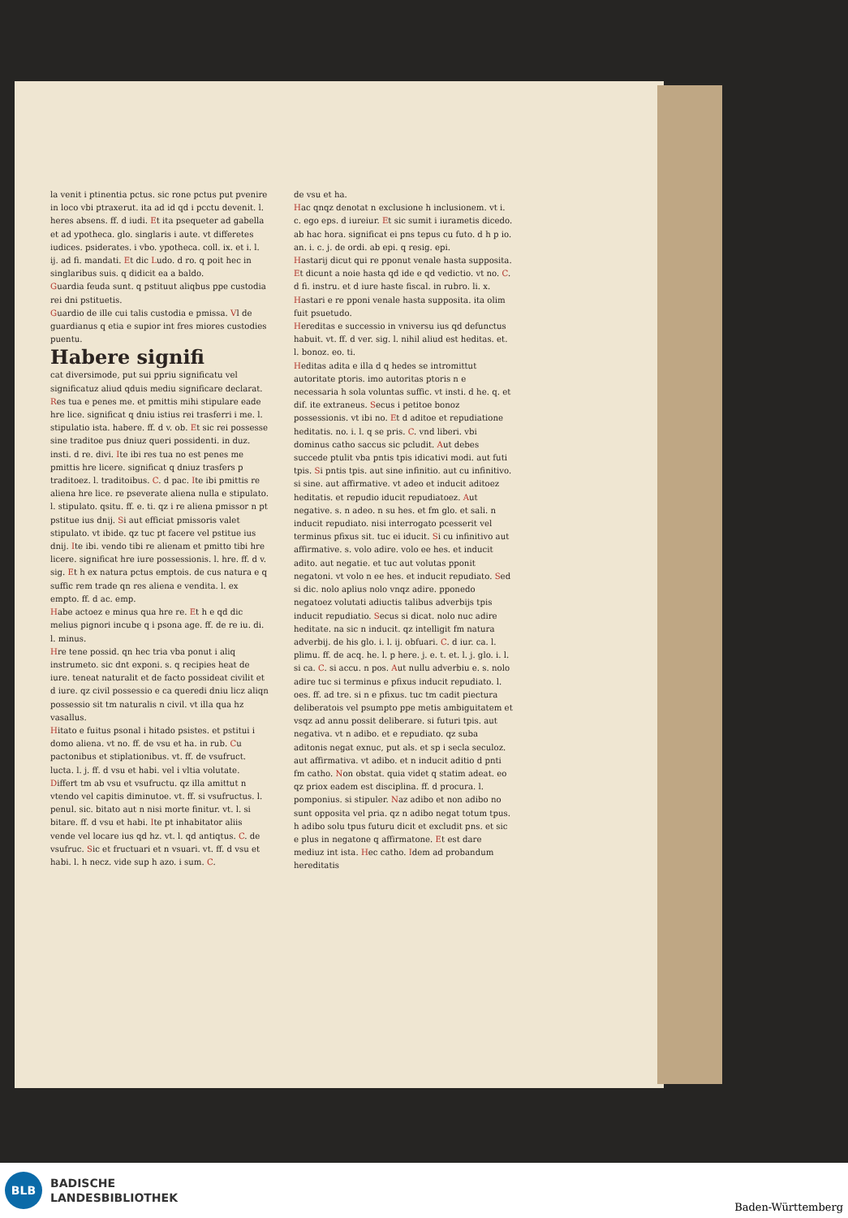la venit i ptinentia pctus. sic rone pctus put pvenire in loco vbi ptraxerut. ita ad id qd i pcctu devenit. l. heres absens. ff. d iudi. Et ita psequeter ad gabella et ad ypotheca. glo. singlaris i aute. vt differetes iudices. psiderates. i vbo. ypotheca. coll. ix. et i. l. ij. ad fi. mandati. Et dic Ludo. d ro. q poit hec in singlaribus suis. q didicit ea a baldo.
Guardia feuda sunt. q pstituut aliqbus ppe custodia rei dni pstituetis.
Guardio de ille cui talis custodia e pmissa. Vl de guardianus q etia e supior int fres miores custodies puentu.
Habere signifi
cat diversimode, put sui ppriu significatu vel significatuz aliud qduis mediu significare declarat. Res tua e penes me. et pmittis mihi stipulare eade hre lice. significat q dniu istius rei trasferri i me. l. stipulatio ista. habere. ff. d v. ob. Et sic rei possesse sine traditoe pus dniuz queri possidenti. in duz. insti. d re. divi. Ite ibi res tua no est penes me pmittis hre licere. significat q dniuz trasfers p traditoez. l. traditoibus. C. d pac. Ite ibi pmittis re aliena hre lice. re pseverate aliena nulla e stipulato. l. stipulato. qsitu. ff. e. ti. qz i re aliena pmissor n pt pstitue ius dnij. Si aut efficiat pmissoris valet stipulato. vt ibide. qz tuc pt facere vel pstitue ius dnij. Ite ibi. vendo tibi re alienam et pmitto tibi hre licere. significat hre iure possessionis. l. hre. ff. d v. sig. Et h ex natura pctus emptois. de cus natura e q suffic rem trade qn res aliena e vendita. l. ex empto. ff. d ac. emp.
Habe actoez e minus qua hre re. Et h e qd dic melius pignori incube q i psona age. ff. de re iu. di. l. minus.
Hre tene possid. qn hec tria vba ponut i aliq instrumeto. sic dnt exponi. s. q recipies heat de iure. teneat naturalit et de facto possideat civilit et d iure. qz civil possessio e ca queredi dniu licz aliqn possessio sit tm naturalis n civil. vt illa qua hz vasallus.
Hitato e fuitus psonal i hitado psistes. et pstitui i domo aliena. vt no. ff. de vsu et ha. in rub. Cu pactonibus et stiplationibus. vt. ff. de vsufruct. lucta. l. j. ff. d vsu et habi. vel i vltia volutate. Differt tm ab vsu et vsufructu. qz illa amittut n vtendo vel capitis diminutoe. vt. ff. si vsufructus. l. penul. sic. bitato aut n nisi morte finitur. vt. l. si bitare. ff. d vsu et habi. Ite pt inhabitator aliis vende vel locare ius qd hz. vt. l. qd antiqtus. C. de vsufruc. Sic et fructuari et n vsuari. vt. ff. d vsu et habi. l. h necz. vide sup h azo. i sum. C.
de vsu et ha.
Hac qnqz denotat n exclusione h inclusionem. vt i. c. ego eps. d iureiur. Et sic sumit i iurametis dicedo. ab hac hora. significat ei pns tepus cu futo. d h p io. an. i. c. j. de ordi. ab epi. q resig. epi.
Hastarij dicut qui re pponut venale hasta supposita. Et dicunt a noie hasta qd ide e qd vedictio. vt no. C. d fi. instru. et d iure haste fiscal. in rubro. li. x.
Hastari e re pponi venale hasta supposita. ita olim fuit psuetudo.
Hereditas e successio in vniversu ius qd defunctus habuit. vt. ff. d ver. sig. l. nihil aliud est heditas. et. l. bonoz. eo. ti.
Heditas adita e illa d q hedes se intromittut autoritate ptoris. imo autoritas ptoris n e necessaria h sola voluntas suffic. vt insti. d he. q. et dif. ite extraneus. Secus i petitoe bonoz possessionis. vt ibi no. Et d aditoe et repudiatione heditatis. no. i. l. q se pris. C. vnd liberi. vbi dominus catho saccus sic pcludit. Aut debes succede ptulit vba pntis tpis idicativi modi. aut futi tpis. Si pntis tpis. aut sine infinitio. aut cu infinitivo. si sine. aut affirmative. vt adeo et inducit aditoez heditatis. et repudio iducit repudiatoez. Aut negative. s. n adeo. n su hes. et fm glo. et sali. n inducit repudiato. nisi interrogato pcesserit vel terminus pfixus sit. tuc ei iducit. Si cu infinitivo aut affirmative. s. volo adire. volo ee hes. et inducit adito. aut negatie. et tuc aut volutas pponit negatoni. vt volo n ee hes. et inducit repudiato. Sed si dic. nolo aplius nolo vnqz adire. pponedo negatoez volutati adiuctis talibus adverbijs tpis inducit repudiatio. Secus si dicat. nolo nuc adire heditate. na sic n inducit. qz intelligit fm natura adverbij. de his glo. i. l. ij. obfuari. C. d iur. ca. l. plimu. ff. de acq. he. l. p here. j. e. t. et. l. j. glo. i. l. si ca. C. si accu. n pos. Aut nullu adverbiu e. s. nolo adire tuc si terminus e pfixus inducit repudiato. l. oes. ff. ad tre. si n e pfixus. tuc tm cadit piectura deliberatois vel psumpto ppe metis ambiguitatem et vsqz ad annu possit deliberare. si futuri tpis. aut negativa. vt n adibo. et e repudiato. qz suba aditonis negat exnuc, put als. et sp i secla seculoz. aut affirmativa. vt adibo. et n inducit aditio d pnti fm catho. Non obstat. quia videt q statim adeat. eo qz priox eadem est disciplina. ff. d procura. l. pomponius. si stipuler. Naz adibo et non adibo no sunt opposita vel pria. qz n adibo negat totum tpus. h adibo solu tpus futuru dicit et excludit pns. et sic e plus in negatone q affirmatone. Et est dare mediuz int ista. Hec catho. Idem ad probandum hereditatis
BLB
BADISCHE
LANDESBIBLIOTHEK
Baden-Württemberg